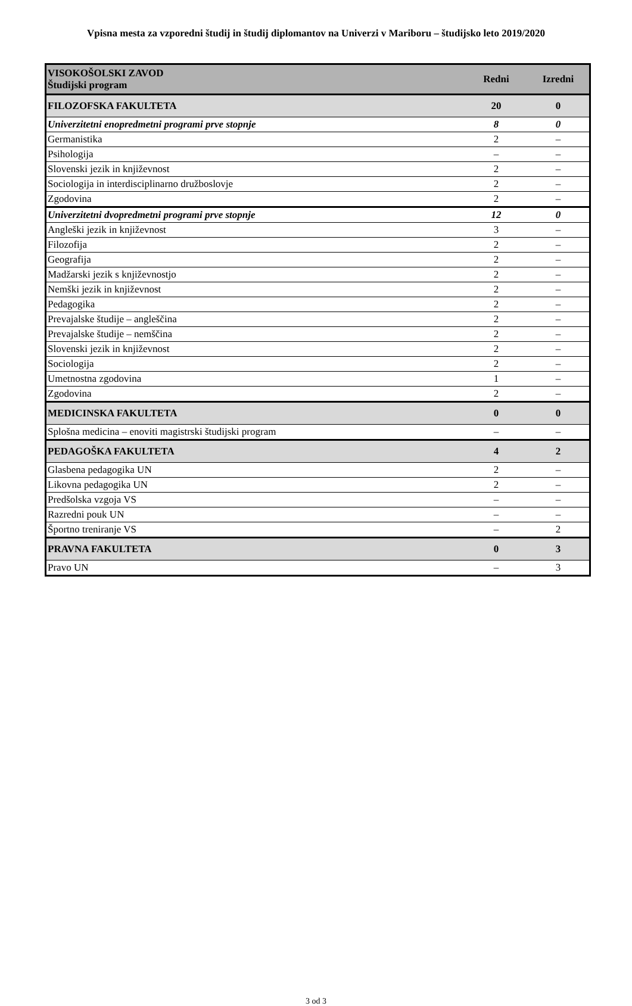Vpisna mesta za vzporedni študij in študij diplomantov na Univerzi v Mariboru – študijsko leto 2019/2020
| VISOKOŠOLSKI ZAVOD Študijski program | Redni | Izredni |
| --- | --- | --- |
| FILOZOFSKA FAKULTETA | 20 | 0 |
| Univerzitetni enopredmetni programi prve stopnje | 8 | 0 |
| Germanistika | 2 | – |
| Psihologija | – | – |
| Slovenski jezik in književnost | 2 | – |
| Sociologija in interdisciplinarno družboslovje | 2 | – |
| Zgodovina | 2 | – |
| Univerzitetni dvopredmetni programi prve stopnje | 12 | 0 |
| Angleški jezik in književnost | 3 | – |
| Filozofija | 2 | – |
| Geografija | 2 | – |
| Madžarski jezik s književnostjo | 2 | – |
| Nemški jezik in književnost | 2 | – |
| Pedagogika | 2 | – |
| Prevajalske študije – angleščina | 2 | – |
| Prevajalske študije – nemščina | 2 | – |
| Slovenski jezik in književnost | 2 | – |
| Sociologija | 2 | – |
| Umetnostna zgodovina | 1 | – |
| Zgodovina | 2 | – |
| MEDICINSKA FAKULTETA | 0 | 0 |
| Splošna medicina – enoviti magistrski študijski program | – | – |
| PEDAGOŠKA FAKULTETA | 4 | 2 |
| Glasbena pedagogika UN | 2 | – |
| Likovna pedagogika UN | 2 | – |
| Predšolska vzgoja VS | – | – |
| Razredni pouk UN | – | – |
| Športno treniranje VS | – | 2 |
| PRAVNA FAKULTETA | 0 | 3 |
| Pravo UN | – | 3 |
3 od 3